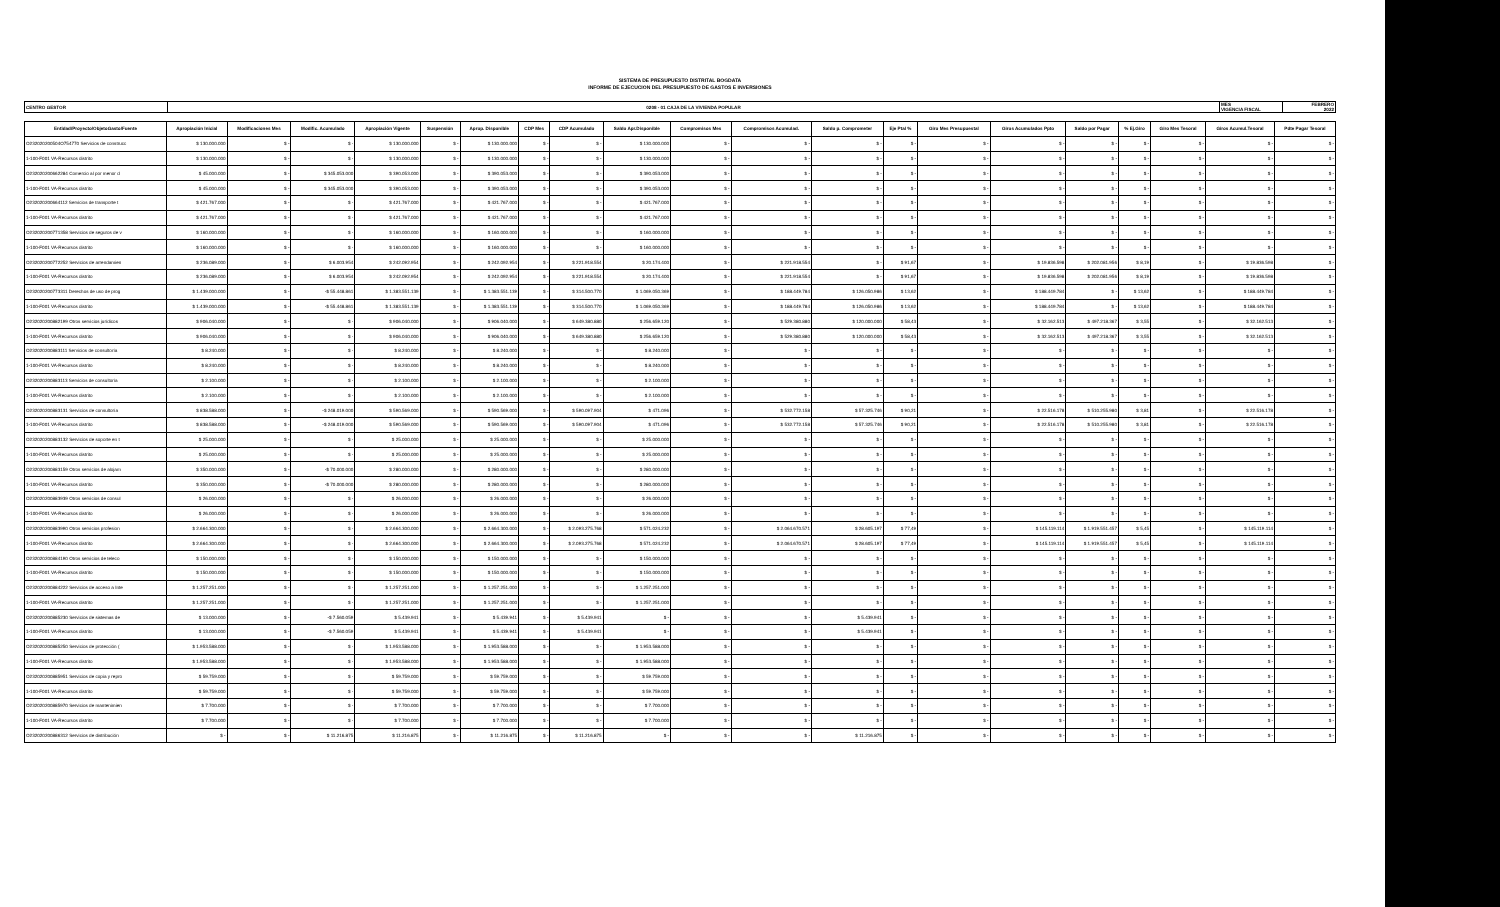SISTEMA DE PRESUPUESTO DISTRITAL BOGDATA
INFORME DE EJECUCION DEL PRESUPUESTO DE GASTOS E INVERSIONES
| CENTRO GESTOR | 0208 - 01 CAJA DE LA VIVIENDA POPULAR | MES VIGENCIA FISCAL | FEBRERO 2022 |
| Entidad/Proyecto/ObjetoGasto/Fuente | Apropiación Inicial | Modificaciones Mes | Modific. Acumulado | Apropiación Vigente | Suspensión | Aprop. Disponible | CDP Mes | CDP Acumulado | Saldo Apr.Disponible | Compromisos Mes | Compromisos Acumulad. | Saldo p. Comprometer | Eje Ptal % | Giro Mes Presupuestal | Giros Acumulados Ppto | Saldo por Pagar | % Ej.Giro | Giro Mes Tesoral | Giros Acumul.Tesoral | Pdte Pagar Tesoral |
| --- | --- | --- | --- | --- | --- | --- | --- | --- | --- | --- | --- | --- | --- | --- | --- | --- | --- | --- | --- | --- |
| O232020200504O754770 Servicios de construcc | $ 130.000.000 | $ - | $ - | $ 130.000.000 | $ - | $ 130.000.000 | $ - | $ - | $ 130.000.000 | $ - | $ - | $ - | $ - | $ - | $ - | $ - | $ - | $ - | $ - | $ - |
| 1-100-F001 VA-Recursos distrito | $ 130.000.000 | $ - | $ - | $ 130.000.000 | $ - | $ 130.000.000 | $ - | $ - | $ 130.000.000 | $ - | $ - | $ - | $ - | $ - | $ - | $ - | $ - | $ - | $ - | $ - |
| O232020200662284 Comercio al por menor d | $ 45.000.000 | $ - | $ 345.053.000 | $ 390.053.000 | $ - | $ 390.053.000 | $ - | $ - | $ 390.053.000 | $ - | $ - | $ - | $ - | $ - | $ - | $ - | $ - | $ - | $ - | $ - |
| 1-100-F001 VA-Recursos distrito | $ 45.000.000 | $ - | $ 345.053.000 | $ 390.053.000 | $ - | $ 390.053.000 | $ - | $ - | $ 390.053.000 | $ - | $ - | $ - | $ - | $ - | $ - | $ - | $ - | $ - | $ - | $ - |
| O232020200664112 Servicios de transporte t | $ 421.767.000 | $ - | $ - | $ 421.767.000 | $ - | $ 421.767.000 | $ - | $ - | $ 421.767.000 | $ - | $ - | $ - | $ - | $ - | $ - | $ - | $ - | $ - | $ - | $ - |
| 1-100-F001 VA-Recursos distrito | $ 421.767.000 | $ - | $ - | $ 421.767.000 | $ - | $ 421.767.000 | $ - | $ - | $ 421.767.000 | $ - | $ - | $ - | $ - | $ - | $ - | $ - | $ - | $ - | $ - | $ - |
| O232020200771358 Servicios de seguros de v | $ 160.000.000 | $ - | $ - | $ 160.000.000 | $ - | $ 160.000.000 | $ - | $ - | $ 160.000.000 | $ - | $ - | $ - | $ - | $ - | $ - | $ - | $ - | $ - | $ - | $ - |
| 1-100-F001 VA-Recursos distrito | $ 160.000.000 | $ - | $ - | $ 160.000.000 | $ - | $ 160.000.000 | $ - | $ - | $ 160.000.000 | $ - | $ - | $ - | $ - | $ - | $ - | $ - | $ - | $ - | $ - | $ - |
| O232020200772252 Servicios de arrendamien | $ 236.089.000 | $ - | $ 6.003.954 | $ 242.092.954 | $ - | $ 242.092.954 | $ - | $ 221.918.554 | $ 20.174.400 | $ - | $ 221.918.554 | $ - | $ 91,67 | $ - | $ 19.836.598 | $ 202.081.956 | $ 8,19 | $ - | $ 19.836.598 | $ - |
| 1-100-F001 VA-Recursos distrito | $ 236.089.000 | $ - | $ 6.003.954 | $ 242.092.954 | $ - | $ 242.092.954 | $ - | $ 221.918.554 | $ 20.174.400 | $ - | $ 221.918.554 | $ - | $ 91,67 | $ - | $ 19.836.598 | $ 202.081.956 | $ 8,19 | $ - | $ 19.836.598 | $ - |
| O232020200773311 Derechos de uso de prog | $ 1.439.000.000 | $ - | -$ 55.448.861 | $ 1.383.551.139 | $ - | $ 1.383.551.139 | $ - | $ 314.500.770 | $ 1.069.050.369 | $ - | $ 188.449.784 | $ 126.050.986 | $ 13,62 | $ - | $ 188.449.784 | $ - | $ 13,62 | $ - | $ 188.449.784 | $ - |
| 1-100-F001 VA-Recursos distrito | $ 1.439.000.000 | $ - | -$ 55.448.861 | $ 1.383.551.139 | $ - | $ 1.383.551.139 | $ - | $ 314.500.770 | $ 1.069.050.369 | $ - | $ 188.449.784 | $ 126.050.986 | $ 13,62 | $ - | $ 188.449.784 | $ - | $ 13,62 | $ - | $ 188.449.784 | $ - |
| O232020200882199 Otros servicios jurídicos | $ 906.040.000 | $ - | $ - | $ 906.040.000 | $ - | $ 906.040.000 | $ - | $ 649.380.880 | $ 256.659.120 | $ - | $ 529.380.880 | $ 120.000.000 | $ 58,43 | $ - | $ 32.162.513 | $ 497.218.367 | $ 3,55 | $ - | $ 32.162.513 | $ - |
| 1-100-F001 VA-Recursos distrito | $ 906.040.000 | $ - | $ - | $ 906.040.000 | $ - | $ 906.040.000 | $ - | $ 649.380.880 | $ 256.659.120 | $ - | $ 529.380.880 | $ 120.000.000 | $ 58,43 | $ - | $ 32.162.513 | $ 497.218.367 | $ 3,55 | $ - | $ 32.162.513 | $ - |
| O232020200883111 Servicios de consultoría | $ 8.240.000 | $ - | $ - | $ 8.240.000 | $ - | $ 8.240.000 | $ - | $ - | $ 8.240.000 | $ - | $ - | $ - | $ - | $ - | $ - | $ - | $ - | $ - | $ - | $ - |
| 1-100-F001 VA-Recursos distrito | $ 8.240.000 | $ - | $ - | $ 8.240.000 | $ - | $ 8.240.000 | $ - | $ - | $ 8.240.000 | $ - | $ - | $ - | $ - | $ - | $ - | $ - | $ - | $ - | $ - | $ - |
| O232020200883113 Servicios de consultoría | $ 2.100.000 | $ - | $ - | $ 2.100.000 | $ - | $ 2.100.000 | $ - | $ - | $ 2.100.000 | $ - | $ - | $ - | $ - | $ - | $ - | $ - | $ - | $ - | $ - | $ - |
| 1-100-F001 VA-Recursos distrito | $ 2.100.000 | $ - | $ - | $ 2.100.000 | $ - | $ 2.100.000 | $ - | $ - | $ 2.100.000 | $ - | $ - | $ - | $ - | $ - | $ - | $ - | $ - | $ - | $ - | $ - |
| O232020200883131 Servicios de consultoría | $ 838.588.000 | $ - | -$ 248.019.000 | $ 590.569.000 | $ - | $ 590.569.000 | $ - | $ 590.097.904 | $ 471.096 | $ - | $ 532.772.158 | $ 57.325.746 | $ 90,21 | $ - | $ 22.516.178 | $ 510.255.980 | $ 3,81 | $ - | $ 22.516.178 | $ - |
| 1-100-F001 VA-Recursos distrito | $ 838.588.000 | $ - | -$ 248.019.000 | $ 590.569.000 | $ - | $ 590.569.000 | $ - | $ 590.097.904 | $ 471.096 | $ - | $ 532.772.158 | $ 57.325.746 | $ 90,21 | $ - | $ 22.516.178 | $ 510.255.980 | $ 3,81 | $ - | $ 22.516.178 | $ - |
| O232020200883132 Servicios de soporte en t | $ 25.000.000 | $ - | $ - | $ 25.000.000 | $ - | $ 25.000.000 | $ - | $ - | $ 25.000.000 | $ - | $ - | $ - | $ - | $ - | $ - | $ - | $ - | $ - | $ - | $ - |
| 1-100-F001 VA-Recursos distrito | $ 25.000.000 | $ - | $ - | $ 25.000.000 | $ - | $ 25.000.000 | $ - | $ - | $ 25.000.000 | $ - | $ - | $ - | $ - | $ - | $ - | $ - | $ - | $ - | $ - | $ - |
| O232020200883159 Otros servicios de alojam | $ 350.000.000 | $ - | -$ 70.000.000 | $ 280.000.000 | $ - | $ 280.000.000 | $ - | $ - | $ 280.000.000 | $ - | $ - | $ - | $ - | $ - | $ - | $ - | $ - | $ - | $ - | $ - |
| 1-100-F001 VA-Recursos distrito | $ 350.000.000 | $ - | -$ 70.000.000 | $ 280.000.000 | $ - | $ 280.000.000 | $ - | $ - | $ 280.000.000 | $ - | $ - | $ - | $ - | $ - | $ - | $ - | $ - | $ - | $ - | $ - |
| O232020200883939 Otros servicios de consul | $ 26.000.000 | $ - | $ - | $ 26.000.000 | $ - | $ 26.000.000 | $ - | $ - | $ 26.000.000 | $ - | $ - | $ - | $ - | $ - | $ - | $ - | $ - | $ - | $ - | $ - |
| 1-100-F001 VA-Recursos distrito | $ 26.000.000 | $ - | $ - | $ 26.000.000 | $ - | $ 26.000.000 | $ - | $ - | $ 26.000.000 | $ - | $ - | $ - | $ - | $ - | $ - | $ - | $ - | $ - | $ - | $ - |
| O232020200883990 Otros servicios profesion | $ 2.664.300.000 | $ - | $ - | $ 2.664.300.000 | $ - | $ 2.664.300.000 | $ - | $ 2.093.275.768 | $ 571.024.232 | $ - | $ 2.064.670.571 | $ 28.605.197 | $ 77,49 | $ - | $ 145.119.114 | $ 1.919.551.457 | $ 5,45 | $ - | $ 145.119.114 | $ - |
| 1-100-F001 VA-Recursos distrito | $ 2.664.300.000 | $ - | $ - | $ 2.664.300.000 | $ - | $ 2.664.300.000 | $ - | $ 2.093.275.768 | $ 571.024.232 | $ - | $ 2.064.670.571 | $ 28.605.197 | $ 77,49 | $ - | $ 145.119.114 | $ 1.919.551.457 | $ 5,45 | $ - | $ 145.119.114 | $ - |
| O232020200884190 Otros servicios de teleco | $ 150.000.000 | $ - | $ - | $ 150.000.000 | $ - | $ 150.000.000 | $ - | $ - | $ 150.000.000 | $ - | $ - | $ - | $ - | $ - | $ - | $ - | $ - | $ - | $ - | $ - |
| 1-100-F001 VA-Recursos distrito | $ 150.000.000 | $ - | $ - | $ 150.000.000 | $ - | $ 150.000.000 | $ - | $ - | $ 150.000.000 | $ - | $ - | $ - | $ - | $ - | $ - | $ - | $ - | $ - | $ - | $ - |
| O232020200884222 Servicios de acceso a Inte | $ 1.257.251.000 | $ - | $ - | $ 1.257.251.000 | $ - | $ 1.257.251.000 | $ - | $ - | $ 1.257.251.000 | $ - | $ - | $ - | $ - | $ - | $ - | $ - | $ - | $ - | $ - | $ - |
| 1-100-F001 VA-Recursos distrito | $ 1.257.251.000 | $ - | $ - | $ 1.257.251.000 | $ - | $ 1.257.251.000 | $ - | $ - | $ 1.257.251.000 | $ - | $ - | $ - | $ - | $ - | $ - | $ - | $ - | $ - | $ - | $ - |
| O232020200885230 Servicios de sistemas de | $ 13.000.000 | $ - | -$ 7.560.059 | $ 5.439.941 | $ - | $ 5.439.941 | $ - | $ 5.439.941 | $ - | $ - | $ - | $ 5.439.941 | $ - | $ - | $ - | $ - | $ - | $ - | $ - | $ - |
| 1-100-F001 VA-Recursos distrito | $ 13.000.000 | $ - | -$ 7.560.059 | $ 5.439.941 | $ - | $ 5.439.941 | $ - | $ 5.439.941 | $ - | $ - | $ - | $ 5.439.941 | $ - | $ - | $ - | $ - | $ - | $ - | $ - | $ - |
| O232020200885250 Servicios de protección ( | $ 1.953.588.000 | $ - | $ - | $ 1.953.588.000 | $ - | $ 1.953.588.000 | $ - | $ - | $ 1.953.588.000 | $ - | $ - | $ - | $ - | $ - | $ - | $ - | $ - | $ - | $ - | $ - |
| 1-100-F001 VA-Recursos distrito | $ 1.953.588.000 | $ - | $ - | $ 1.953.588.000 | $ - | $ 1.953.588.000 | $ - | $ - | $ 1.953.588.000 | $ - | $ - | $ - | $ - | $ - | $ - | $ - | $ - | $ - | $ - | $ - |
| O232020200885951 Servicios de copia y repro | $ 59.759.000 | $ - | $ - | $ 59.759.000 | $ - | $ 59.759.000 | $ - | $ - | $ 59.759.000 | $ - | $ - | $ - | $ - | $ - | $ - | $ - | $ - | $ - | $ - | $ - |
| 1-100-F001 VA-Recursos distrito | $ 59.759.000 | $ - | $ - | $ 59.759.000 | $ - | $ 59.759.000 | $ - | $ - | $ 59.759.000 | $ - | $ - | $ - | $ - | $ - | $ - | $ - | $ - | $ - | $ - | $ - |
| O232020200885970 Servicios de mantenimien | $ 7.700.000 | $ - | $ - | $ 7.700.000 | $ - | $ 7.700.000 | $ - | $ - | $ 7.700.000 | $ - | $ - | $ - | $ - | $ - | $ - | $ - | $ - | $ - | $ - | $ - |
| 1-100-F001 VA-Recursos distrito | $ 7.700.000 | $ - | $ - | $ 7.700.000 | $ - | $ 7.700.000 | $ - | $ - | $ 7.700.000 | $ - | $ - | $ - | $ - | $ - | $ - | $ - | $ - | $ - | $ - | $ - |
| O232020200886312 Servicios de distribución | $ - | $ - | $ 11.216.875 | $ 11.216.875 | $ - | $ 11.216.875 | $ - | $ 11.216.875 | $ - | $ - | $ - | $ 11.216.875 | $ - | $ - | $ - | $ - | $ - | $ - | $ - | $ - |